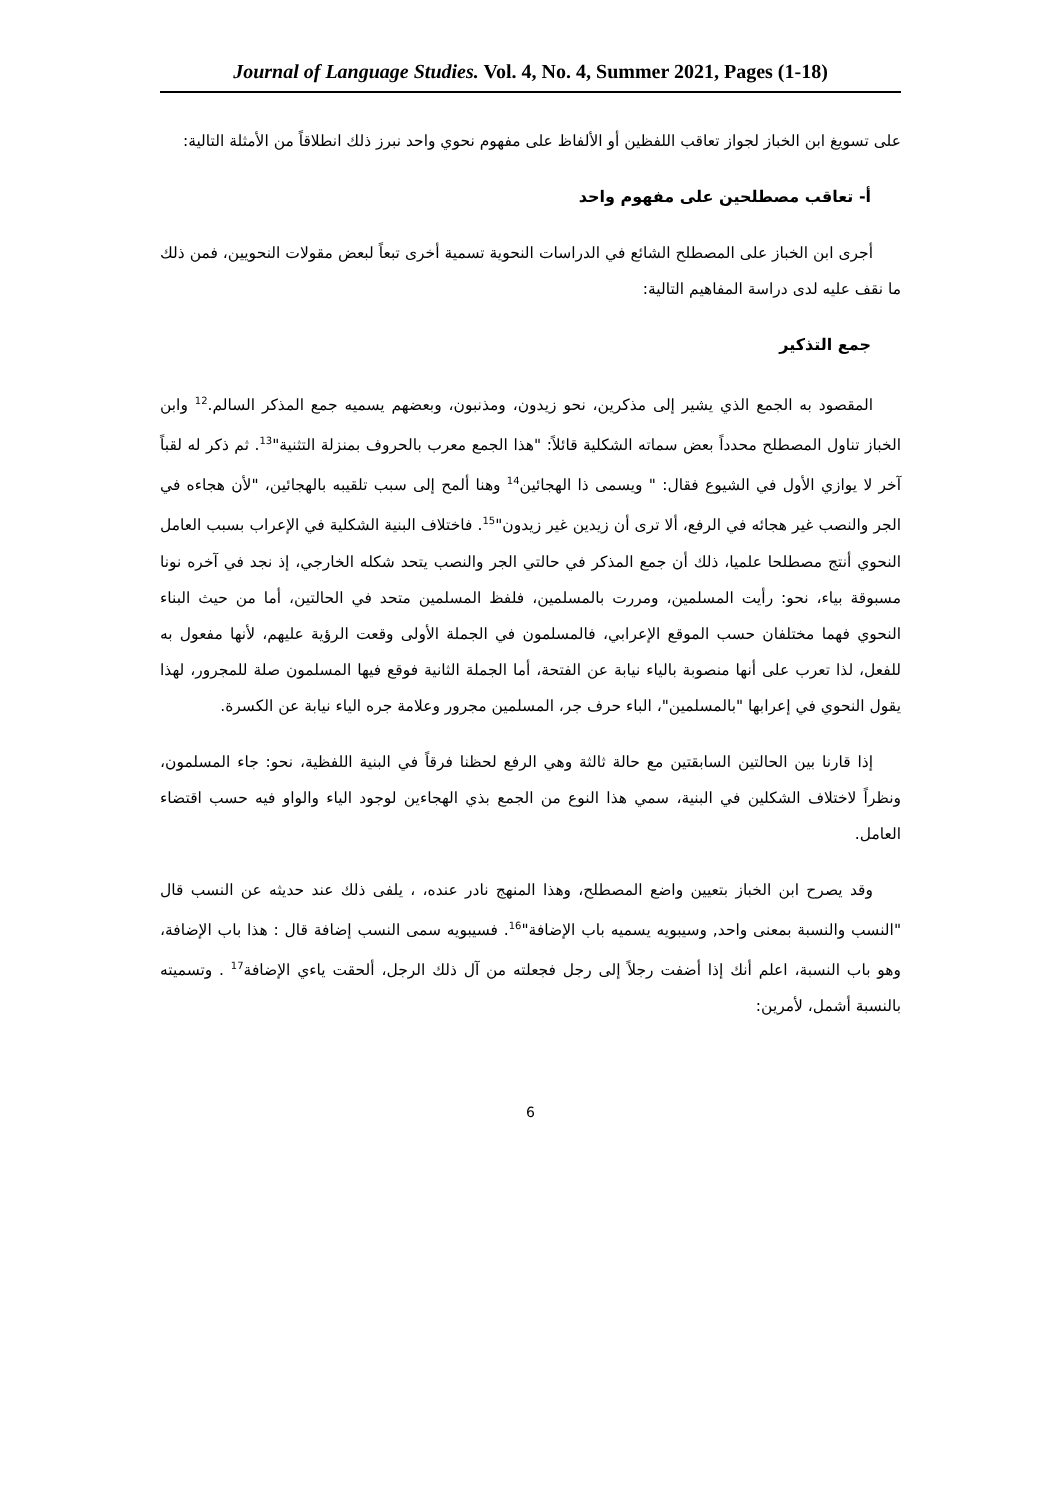Journal of Language Studies. Vol. 4, No. 4, Summer 2021, Pages (1-18)
على تسويغ ابن الخباز لجواز تعاقب اللفظين أو الألفاظ على مفهوم نحوي واحد نبرز ذلك انطلاقاً من الأمثلة التالية:
أ- تعاقب مصطلحين على مفهوم واحد
أجرى ابن الخباز على المصطلح الشائع في الدراسات النحوية تسمية أخرى تبعاً لبعض مقولات النحويين، فمن ذلك ما نقف عليه لدى دراسة المفاهيم التالية:
جمع التذكير
المقصود به الجمع الذي يشير إلى مذكرين، نحو زيدون، ومذنبون، وبعضهم يسميه جمع المذكر السالم.<sup>12</sup> وابن الخباز تناول المصطلح محدداً بعض سماته الشكلية قائلاً: "هذا الجمع معرب بالحروف بمنزلة التثنية"<sup>13</sup>. ثم ذكر له لقباً آخر لا يوازي الأول في الشيوع فقال: " ويسمى ذا الهجائين<sup>14</sup> وهنا ألمح إلى سبب تلقيبه بالهجائين، "لأن هجاءه في الجر والنصب غير هجائه في الرفع، ألا ترى أن زيدين غير زيدون"<sup>15</sup>. فاختلاف البنية الشكلية في الإعراب بسبب العامل النحوي أنتج مصطلحا علميا، ذلك أن جمع المذكر في حالتي الجر والنصب يتحد شكله الخارجي، إذ نجد في آخره نونا مسبوقة بياء، نحو: رأيت المسلمين، ومررت بالمسلمين، فلفظ المسلمين متحد في الحالتين، أما من حيث البناء النحوي فهما مختلفان حسب الموقع الإعرابي، فالمسلمون في الجملة الأولى وقعت الرؤية عليهم، لأنها مفعول به للفعل، لذا تعرب على أنها منصوبة بالياء نيابة عن الفتحة، أما الجملة الثانية فوقع فيها المسلمون صلة للمجرور، لهذا يقول النحوي في إعرابها "بالمسلمين"، الباء حرف جر، المسلمين مجرور وعلامة جره الياء نيابة عن الكسرة.
إذا قارنا بين الحالتين السابقتين مع حالة ثالثة وهي الرفع لحظنا فرقاً في البنية اللفظية، نحو: جاء المسلمون، ونظراً لاختلاف الشكلين في البنية، سمي هذا النوع من الجمع بذي الهجاءين لوجود الياء والواو فيه حسب اقتضاء العامل.
وقد يصرح ابن الخباز بتعيين واضع المصطلح، وهذا المنهج نادر عنده، ، يلفى ذلك عند حديثه عن النسب قال "النسب والنسبة بمعنى واحد, وسيبويه يسميه باب الإضافة"<sup>16</sup>. فسيبويه سمى النسب إضافة قال : هذا باب الإضافة، وهو باب النسبة، اعلم أنك إذا أضفت رجلاً إلى رجل فجعلته من آل ذلك الرجل، ألحقت ياءي الإضافة<sup>17</sup> . وتسميته بالنسبة أشمل، لأمرين:
6